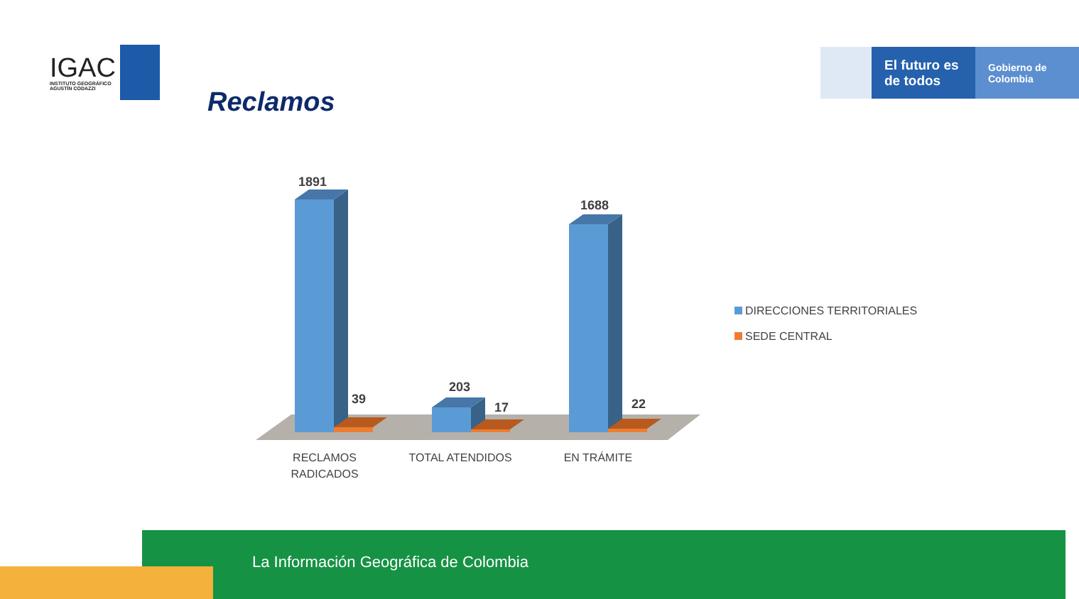IGAC
INSTITUTO GEOGRÁFICO
AGUSTÍN CODAZZI
Reclamos
El futuro es de todos
Gobierno de Colombia
1891
39
203
17
1688
22
RECLAMOS
RADICADOS
TOTAL ATENDIDOS
EN TRÁMITE
DIRECCIONES TERRITORIALES
SEDE CENTRAL
La Información Geográfica de Colombia